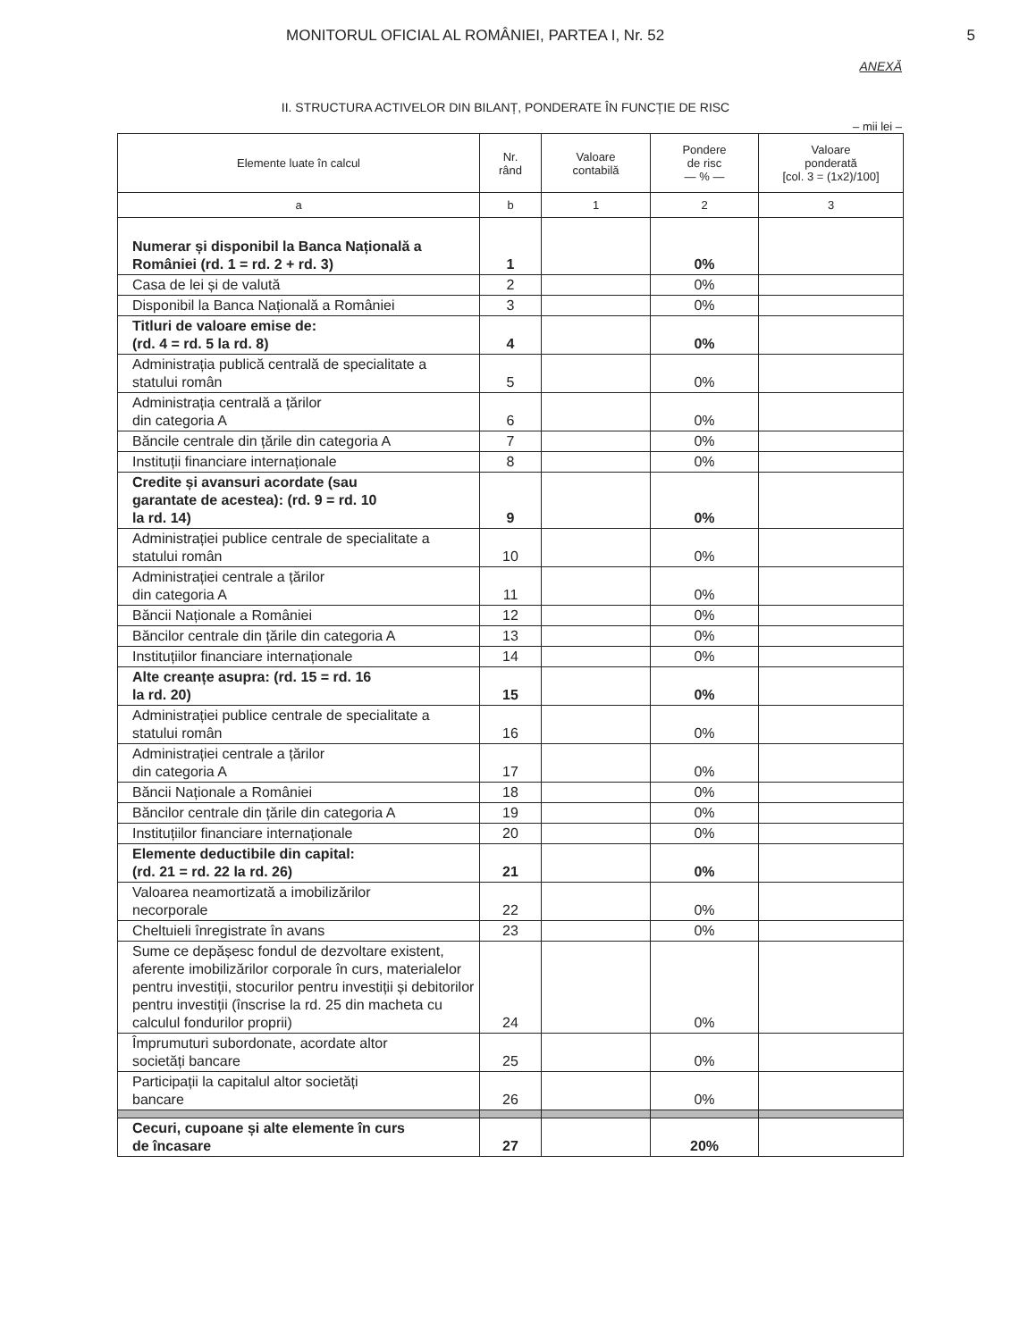MONITORUL OFICIAL AL ROMÂNIEI, PARTEA I, Nr. 52 5
ANEXĂ
II. STRUCTURA ACTIVELOR DIN BILANȚ, PONDERATE ÎN FUNCȚIE DE RISC
– mii lei –
| Elemente luate în calcul | Nr. rând | Valoare contabilă | Pondere de risc — % — | Valoare ponderată [col. 3 = (1x2)/100] |
| --- | --- | --- | --- | --- |
| a | b | 1 | 2 | 3 |
| Numerar și disponibil la Banca Națională a României (rd. 1 = rd. 2 + rd. 3) | 1 | | 0% | |
| Casa de lei și de valută | 2 | | 0% | |
| Disponibil la Banca Națională a României | 3 | | 0% | |
| Titluri de valoare emise de: (rd. 4 = rd. 5 la rd. 8) | 4 | | 0% | |
| Administrația publică centrală de specialitate a statului român | 5 | | 0% | |
| Administrația centrală a țărilor din categoria A | 6 | | 0% | |
| Băncile centrale din țările din categoria A | 7 | | 0% | |
| Instituții financiare internaționale | 8 | | 0% | |
| Credite și avansuri acordate (sau garantate de acestea): (rd. 9 = rd. 10 la rd. 14) | 9 | | 0% | |
| Administrației publice centrale de specialitate a statului român | 10 | | 0% | |
| Administrației centrale a țărilor din categoria A | 11 | | 0% | |
| Băncii Naționale a României | 12 | | 0% | |
| Băncilor centrale din țările din categoria A | 13 | | 0% | |
| Instituțiilor financiare internaționale | 14 | | 0% | |
| Alte creanțe asupra: (rd. 15 = rd. 16 la rd. 20) | 15 | | 0% | |
| Administrației publice centrale de specialitate a statului român | 16 | | 0% | |
| Administrației centrale a țărilor din categoria A | 17 | | 0% | |
| Băncii Naționale a României | 18 | | 0% | |
| Băncilor centrale din țările din categoria A | 19 | | 0% | |
| Instituțiilor financiare internaționale | 20 | | 0% | |
| Elemente deductibile din capital: (rd. 21 = rd. 22 la rd. 26) | 21 | | 0% | |
| Valoarea neamortizată a imobilizărilor necorporale | 22 | | 0% | |
| Cheltuieli înregistrate în avans | 23 | | 0% | |
| Sume ce depășesc fondul de dezvoltare existent, aferente imobilizărilor corporale în curs, materialelor pentru investiții, stocurilor pentru investiții și debitorilor pentru investiții (înscrise la rd. 25 din macheta cu calculul fondurilor proprii) | 24 | | 0% | |
| Împrumuturi subordonate, acordate altor societăți bancare | 25 | | 0% | |
| Participații la capitalul altor societăți bancare | 26 | | 0% | |
| Cecuri, cupoane și alte elemente în curs de încasare | 27 | | 20% | |